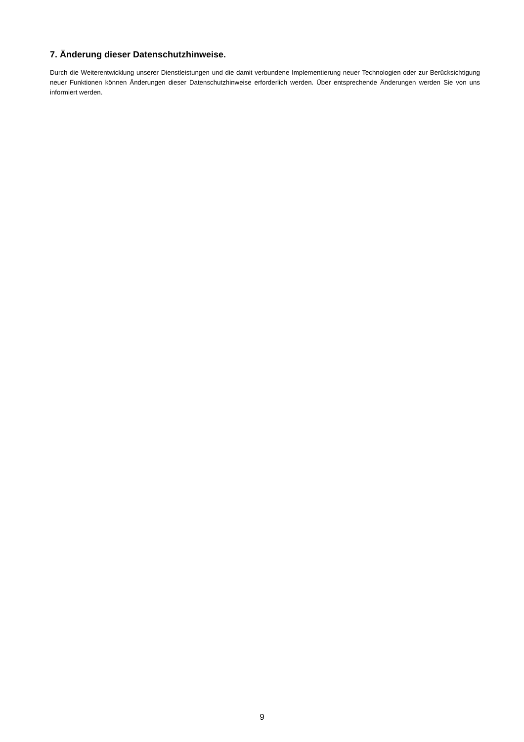7. Änderung dieser Datenschutzhinweise.
Durch die Weiterentwicklung unserer Dienstleistungen und die damit verbundene Implementierung neuer Technologien oder zur Berücksichtigung neuer Funktionen können Änderungen dieser Datenschutzhinweise erforderlich werden. Über entsprechende Änderungen werden Sie von uns informiert werden.
9